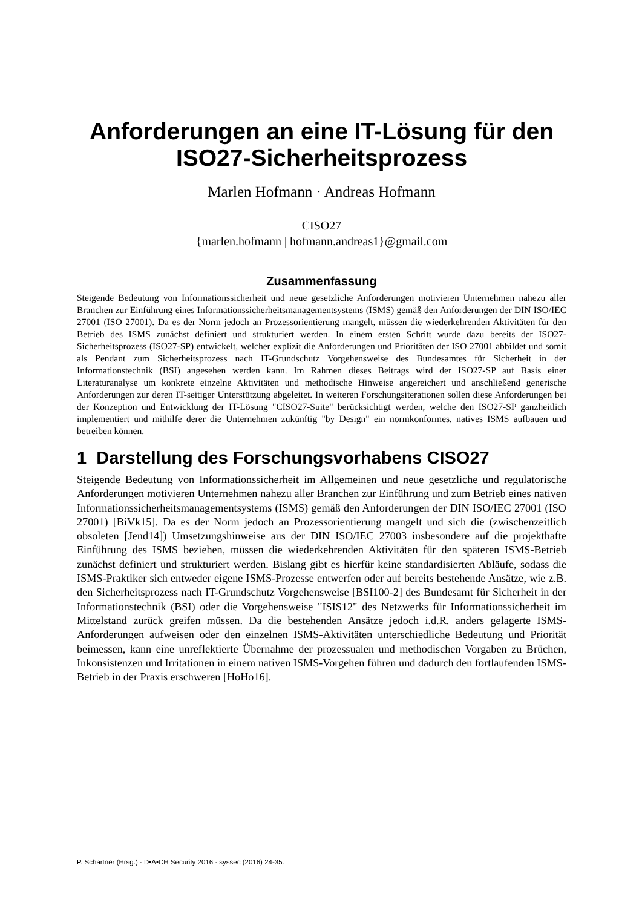Anforderungen an eine IT-Lösung für den ISO27-Sicherheitsprozess
Marlen Hofmann · Andreas Hofmann
CISO27
{marlen.hofmann | hofmann.andreas1}@gmail.com
Zusammenfassung
Steigende Bedeutung von Informationssicherheit und neue gesetzliche Anforderungen motivieren Unternehmen nahezu aller Branchen zur Einführung eines Informationssicherheitsmanagementsystems (ISMS) gemäß den Anforderungen der DIN ISO/IEC 27001 (ISO 27001). Da es der Norm jedoch an Prozessorientierung mangelt, müssen die wiederkehrenden Aktivitäten für den Betrieb des ISMS zunächst definiert und strukturiert werden. In einem ersten Schritt wurde dazu bereits der ISO27-Sicherheitsprozess (ISO27-SP) entwickelt, welcher explizit die Anforderungen und Prioritäten der ISO 27001 abbildet und somit als Pendant zum Sicherheitsprozess nach IT-Grundschutz Vorgehensweise des Bundesamtes für Sicherheit in der Informationstechnik (BSI) angesehen werden kann. Im Rahmen dieses Beitrags wird der ISO27-SP auf Basis einer Literaturanalyse um konkrete einzelne Aktivitäten und methodische Hinweise angereichert und anschließend generische Anforderungen zur deren IT-seitiger Unterstützung abgeleitet. In weiteren Forschungsiterationen sollen diese Anforderungen bei der Konzeption und Entwicklung der IT-Lösung "CISO27-Suite" berücksichtigt werden, welche den ISO27-SP ganzheitlich implementiert und mithilfe derer die Unternehmen zukünftig "by Design" ein normkonformes, natives ISMS aufbauen und betreiben können.
1 Darstellung des Forschungsvorhabens CISO27
Steigende Bedeutung von Informationssicherheit im Allgemeinen und neue gesetzliche und regulatorische Anforderungen motivieren Unternehmen nahezu aller Branchen zur Einführung und zum Betrieb eines nativen Informationssicherheitsmanagementsystems (ISMS) gemäß den Anforderungen der DIN ISO/IEC 27001 (ISO 27001) [BiVk15]. Da es der Norm jedoch an Prozessorientierung mangelt und sich die (zwischenzeitlich obsoleten [Jend14]) Umsetzungshinweise aus der DIN ISO/IEC 27003 insbesondere auf die projekthafte Einführung des ISMS beziehen, müssen die wiederkehrenden Aktivitäten für den späteren ISMS-Betrieb zunächst definiert und strukturiert werden. Bislang gibt es hierfür keine standardisierten Abläufe, sodass die ISMS-Praktiker sich entweder eigene ISMS-Prozesse entwerfen oder auf bereits bestehende Ansätze, wie z.B. den Sicherheitsprozess nach IT-Grundschutz Vorgehensweise [BSI100-2] des Bundesamt für Sicherheit in der Informationstechnik (BSI) oder die Vorgehensweise "ISIS12" des Netzwerks für Informationssicherheit im Mittelstand zurück greifen müssen. Da die bestehenden Ansätze jedoch i.d.R. anders gelagerte ISMS-Anforderungen aufweisen oder den einzelnen ISMS-Aktivitäten unterschiedliche Bedeutung und Priorität beimessen, kann eine unreflektierte Übernahme der prozessualen und methodischen Vorgaben zu Brüchen, Inkonsistenzen und Irritationen in einem nativen ISMS-Vorgehen führen und dadurch den fortlaufenden ISMS-Betrieb in der Praxis erschweren [HoHo16].
P. Schartner (Hrsg.) · D•A•CH Security 2016 · syssec (2016) 24-35.